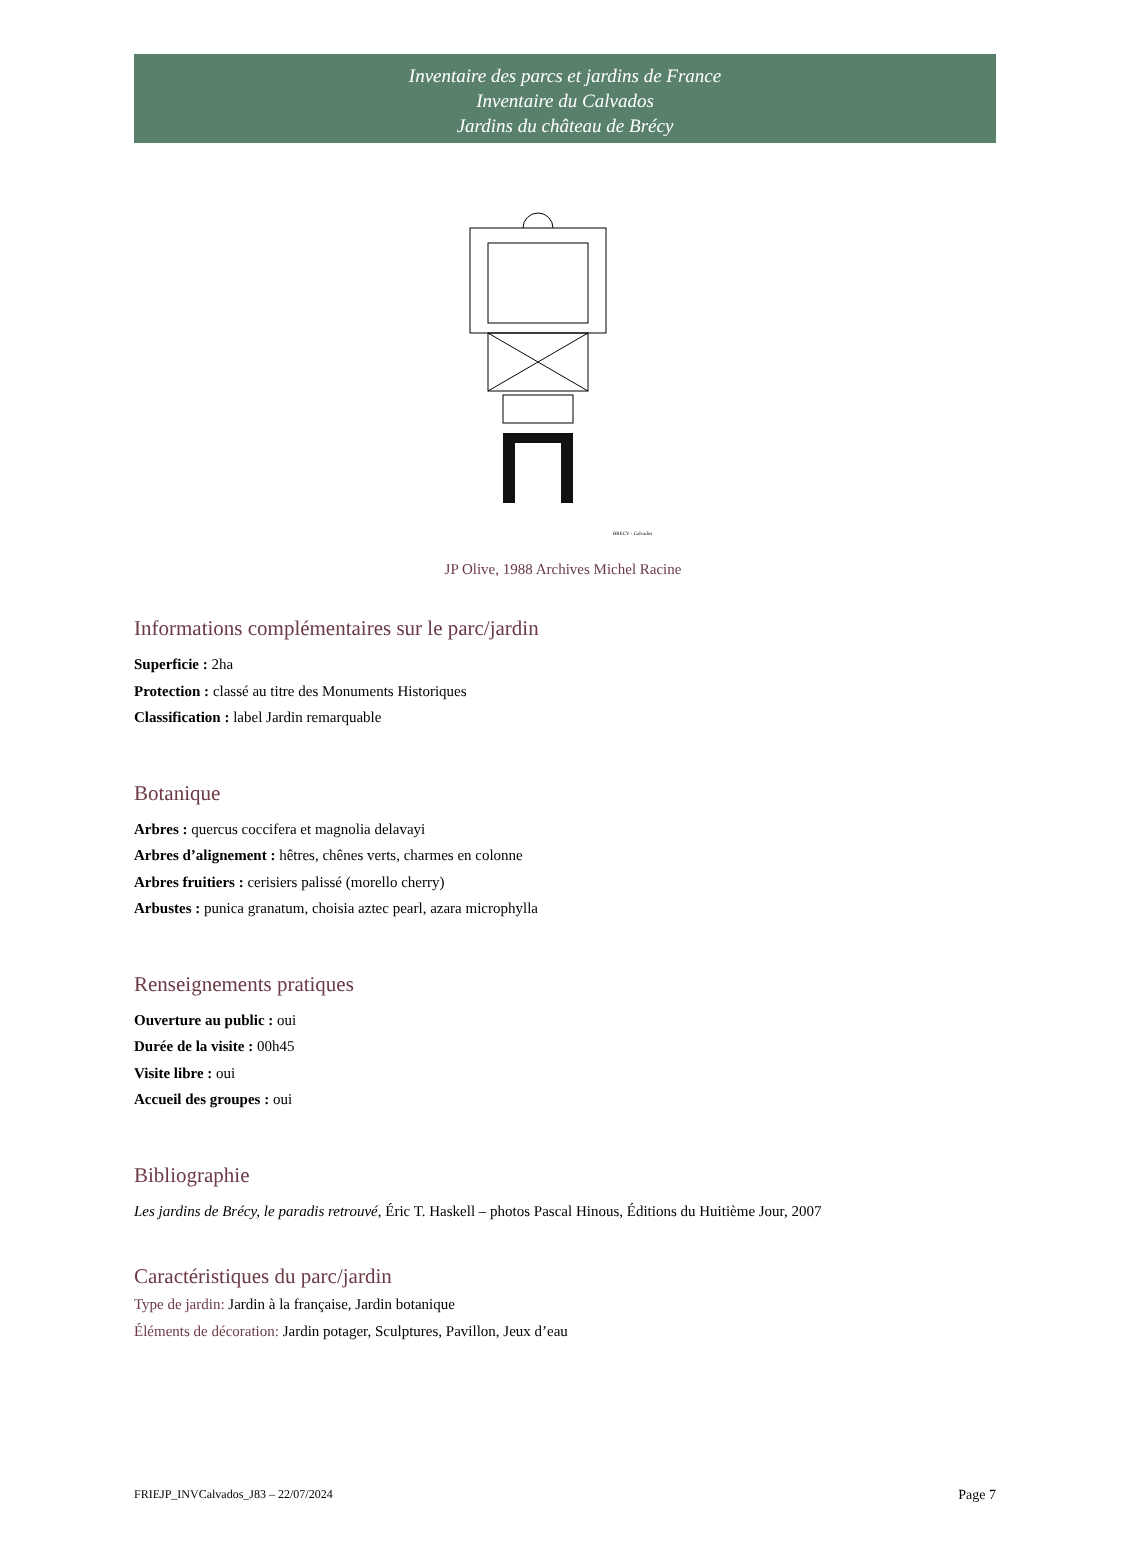Inventaire des parcs et jardins de France
Inventaire du Calvados
Jardins du château de Brécy
BRECY - Calvados
JP Olive, 1988 Archives Michel Racine
Informations complémentaires sur le parc/jardin
Superficie : 2ha
Protection : classé au titre des Monuments Historiques
Classification : label Jardin remarquable
Botanique
Arbres : quercus coccifera et magnolia delavayi
Arbres d’alignement : hêtres, chênes verts, charmes en colonne
Arbres fruitiers : cerisiers palissé (morello cherry)
Arbustes : punica granatum, choisia aztec pearl, azara microphylla
Renseignements pratiques
Ouverture au public : oui
Durée de la visite : 00h45
Visite libre : oui
Accueil des groupes : oui
Bibliographie
Les jardins de Brécy, le paradis retrouvé, Éric T. Haskell – photos Pascal Hinous, Éditions du Huitième Jour, 2007
Caractéristiques du parc/jardin
Type de jardin: Jardin à la française, Jardin botanique
Éléments de décoration: Jardin potager, Sculptures, Pavillon, Jeux d’eau
FRIEJP_INVCalvados_J83 – 22/07/2024 Page 7